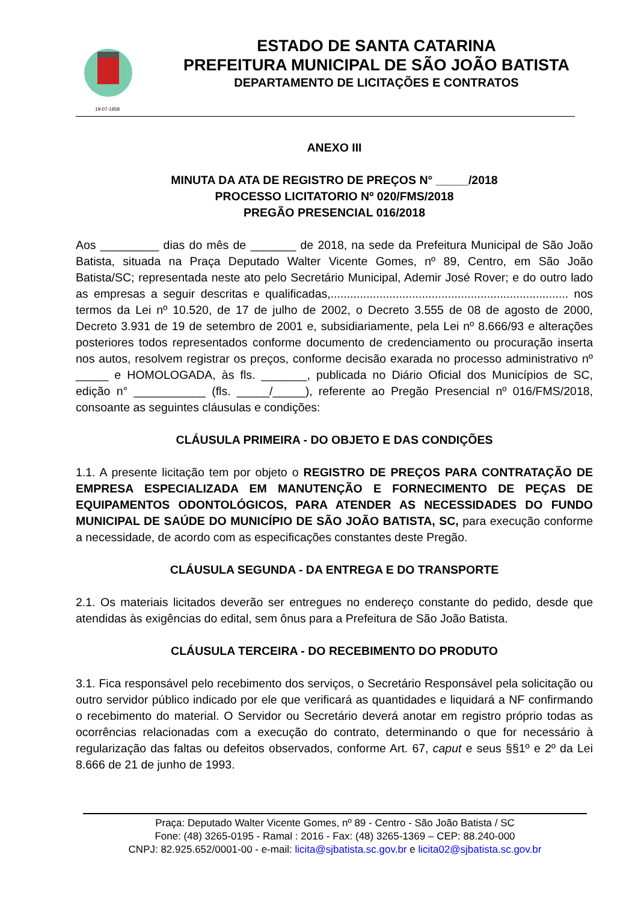19-07-1958
ESTADO DE SANTA CATARINA
PREFEITURA MUNICIPAL DE SÃO JOÃO BATISTA
DEPARTAMENTO DE LICITAÇÕES E CONTRATOS
ANEXO III
MINUTA DA ATA DE REGISTRO DE PREÇOS N° _____/2018
PROCESSO LICITATORIO Nº 020/FMS/2018
PREGÃO PRESENCIAL 016/2018
Aos _________ dias do mês de _______ de 2018, na sede da Prefeitura Municipal de São João Batista, situada na Praça Deputado Walter Vicente Gomes, nº 89, Centro, em São João Batista/SC; representada neste ato pelo Secretário Municipal, Ademir José Rover; e do outro lado as empresas a seguir descritas e qualificadas,......................................................................... nos termos da Lei nº 10.520, de 17 de julho de 2002, o Decreto 3.555 de 08 de agosto de 2000, Decreto 3.931 de 19 de setembro de 2001 e, subsidiariamente, pela Lei nº 8.666/93 e alterações posteriores todos representados conforme documento de credenciamento ou procuração inserta nos autos, resolvem registrar os preços, conforme decisão exarada no processo administrativo nº _____ e HOMOLOGADA, às fls. _______, publicada no Diário Oficial dos Municípios de SC, edição n° ___________ (fls. _____/_____), referente ao Pregão Presencial nº 016/FMS/2018, consoante as seguintes cláusulas e condições:
CLÁUSULA PRIMEIRA - DO OBJETO E DAS CONDIÇÕES
1.1. A presente licitação tem por objeto o REGISTRO DE PREÇOS PARA CONTRATAÇÃO DE EMPRESA ESPECIALIZADA EM MANUTENÇÃO E FORNECIMENTO DE PEÇAS DE EQUIPAMENTOS ODONTOLÓGICOS, PARA ATENDER AS NECESSIDADES DO FUNDO MUNICIPAL DE SAÚDE DO MUNICÍPIO DE SÃO JOÃO BATISTA, SC, para execução conforme a necessidade, de acordo com as especificações constantes deste Pregão.
CLÁUSULA SEGUNDA - DA ENTREGA E DO TRANSPORTE
2.1. Os materiais licitados deverão ser entregues no endereço constante do pedido, desde que atendidas às exigências do edital, sem ônus para a Prefeitura de São João Batista.
CLÁUSULA TERCEIRA - DO RECEBIMENTO DO PRODUTO
3.1. Fica responsável pelo recebimento dos serviços, o Secretário Responsável pela solicitação ou outro servidor público indicado por ele que verificará as quantidades e liquidará a NF confirmando o recebimento do material. O Servidor ou Secretário deverá anotar em registro próprio todas as ocorrências relacionadas com a execução do contrato, determinando o que for necessário à regularização das faltas ou defeitos observados, conforme Art. 67, caput e seus §§1º e 2º da Lei 8.666 de 21 de junho de 1993.
Praça: Deputado Walter Vicente Gomes, nº 89 - Centro - São João Batista / SC
Fone: (48) 3265-0195 - Ramal : 2016 - Fax: (48) 3265-1369 – CEP: 88.240-000
CNPJ: 82.925.652/0001-00 - e-mail: licita@sjbatista.sc.gov.br e licita02@sjbatista.sc.gov.br